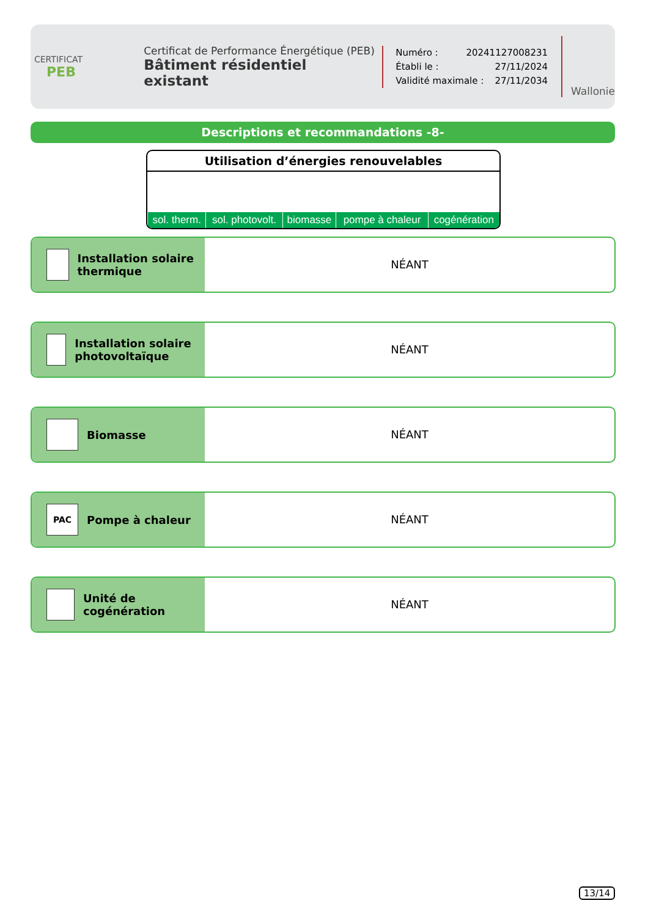CERTIFICAT
PEB
Certificat de Performance Énergétique (PEB)
Bâtiment résidentiel existant
Numéro : 20241127008231
Établi le : 27/11/2024
Validité maximale : 27/11/2034
Wallonie
Descriptions et recommandations -8-
Utilisation d’énergies renouvelables
| sol. therm. | sol. photovolt. | biomasse | pompe à chaleur | cogénération |
Installation solaire thermique
NÉANT
Installation solaire photovoltaïque
NÉANT
Biomasse
NÉANT
PAC
Pompe à chaleur
NÉANT
Unité de cogénération
NÉANT
13/14